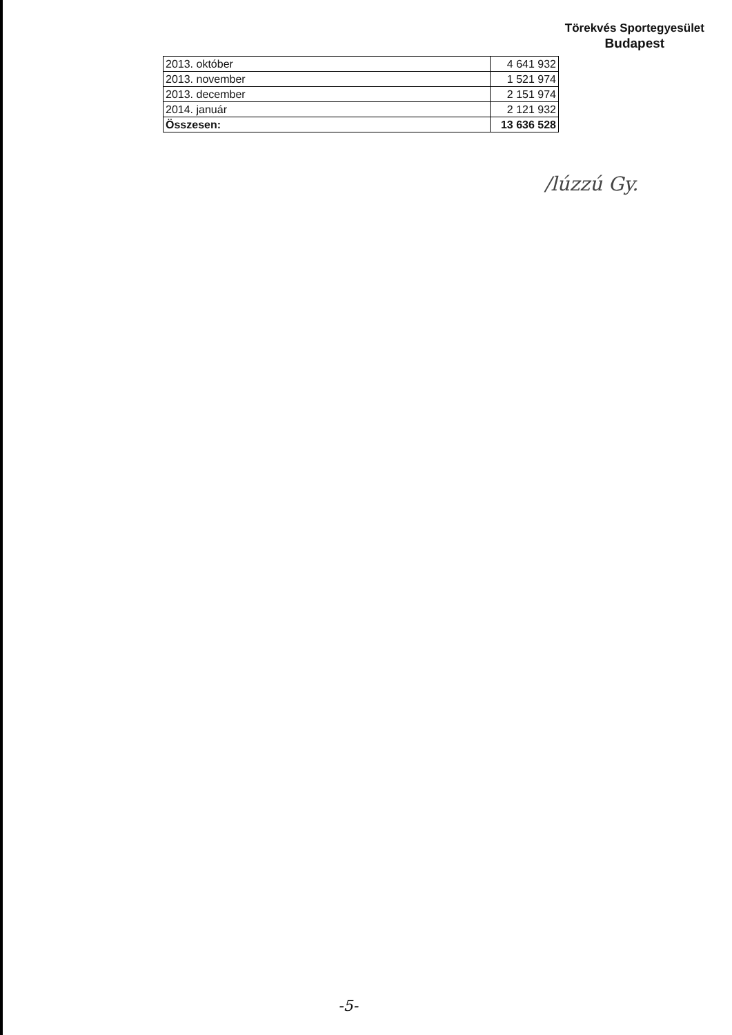Törekvés Sportegyesület
Budapest
| 2013. október | 4 641 932 |
| 2013. november | 1 521 974 |
| 2013. december | 2 151 974 |
| 2014. január | 2 121 932 |
| Összesen: | 13 636 528 |
/lúzzú Gy.
-5-